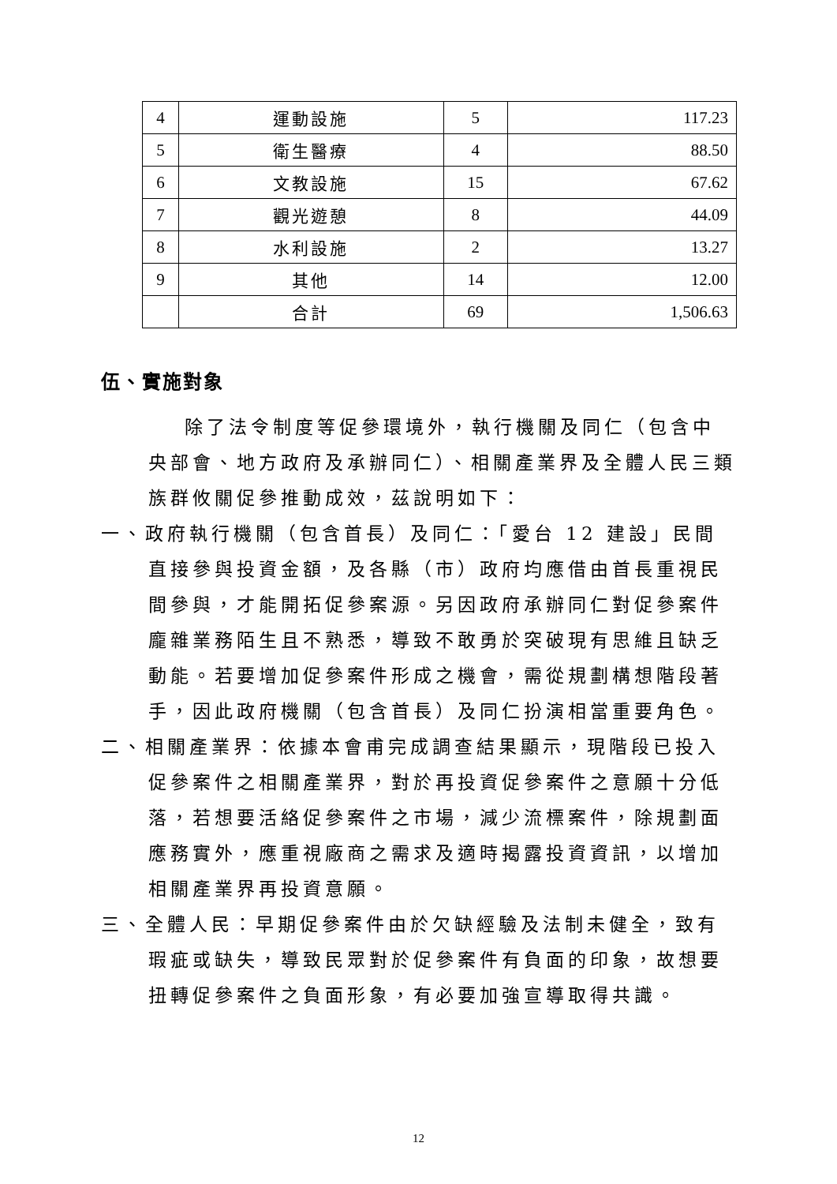| 4 | 運動設施 | 5 | 117.23 |
| 5 | 衛生醫療 | 4 | 88.50 |
| 6 | 文教設施 | 15 | 67.62 |
| 7 | 觀光遊憩 | 8 | 44.09 |
| 8 | 水利設施 | 2 | 13.27 |
| 9 | 其他 | 14 | 12.00 |
| | 合計 | 69 | 1,506.63 |
伍、實施對象
除了法令制度等促參環境外，執行機關及同仁（包含中央部會、地方政府及承辦同仁）、相關產業界及全體人民三類族群攸關促參推動成效，茲說明如下：
一、政府執行機關（包含首長）及同仁：「愛台 12 建設」民間直接參與投資金額，及各縣（市）政府均應借由首長重視民間參與，才能開拓促參案源。另因政府承辦同仁對促參案件龐雜業務陌生且不熟悉，導致不敢勇於突破現有思維且缺乏動能。若要增加促參案件形成之機會，需從規劃構想階段著手，因此政府機關（包含首長）及同仁扮演相當重要角色。
二、相關產業界：依據本會甫完成調查結果顯示，現階段已投入促參案件之相關產業界，對於再投資促參案件之意願十分低落，若想要活絡促參案件之市場，減少流標案件，除規劃面應務實外，應重視廠商之需求及適時揭露投資資訊，以增加相關產業界再投資意願。
三、全體人民：早期促參案件由於欠缺經驗及法制未健全，致有瑕疵或缺失，導致民眾對於促參案件有負面的印象，故想要扭轉促參案件之負面形象，有必要加強宣導取得共識。
12